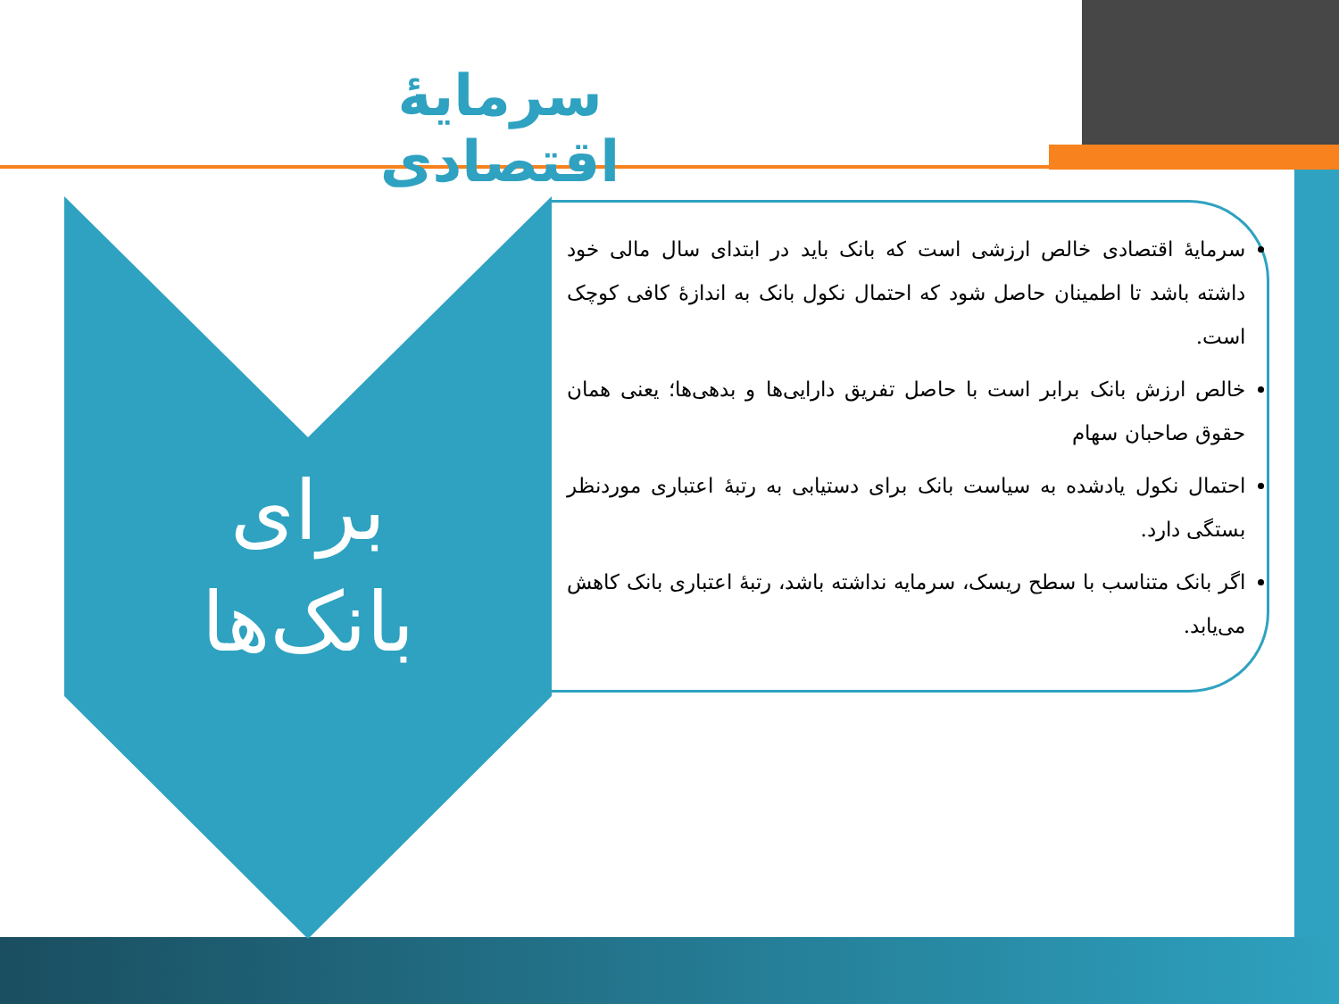سرمایهٔ اقتصادی
برای
بانک‌ها
سرمایهٔ اقتصادی خالص ارزشی است که بانک باید در ابتدای سال مالی خود داشته باشد تا اطمینان حاصل شود که احتمال نکول بانک به اندازهٔ کافی کوچک است.
خالص ارزش بانک برابر است با حاصل تفریق دارایی‌ها و بدهی‌ها؛ یعنی همان حقوق صاحبان سهام
احتمال نکول یادشده به سیاست بانک برای دستیابی به رتبهٔ اعتباری موردنظر بستگی دارد.
اگر بانک متناسب با سطح ریسک، سرمایه نداشته باشد، رتبهٔ اعتباری بانک کاهش می‌یابد.